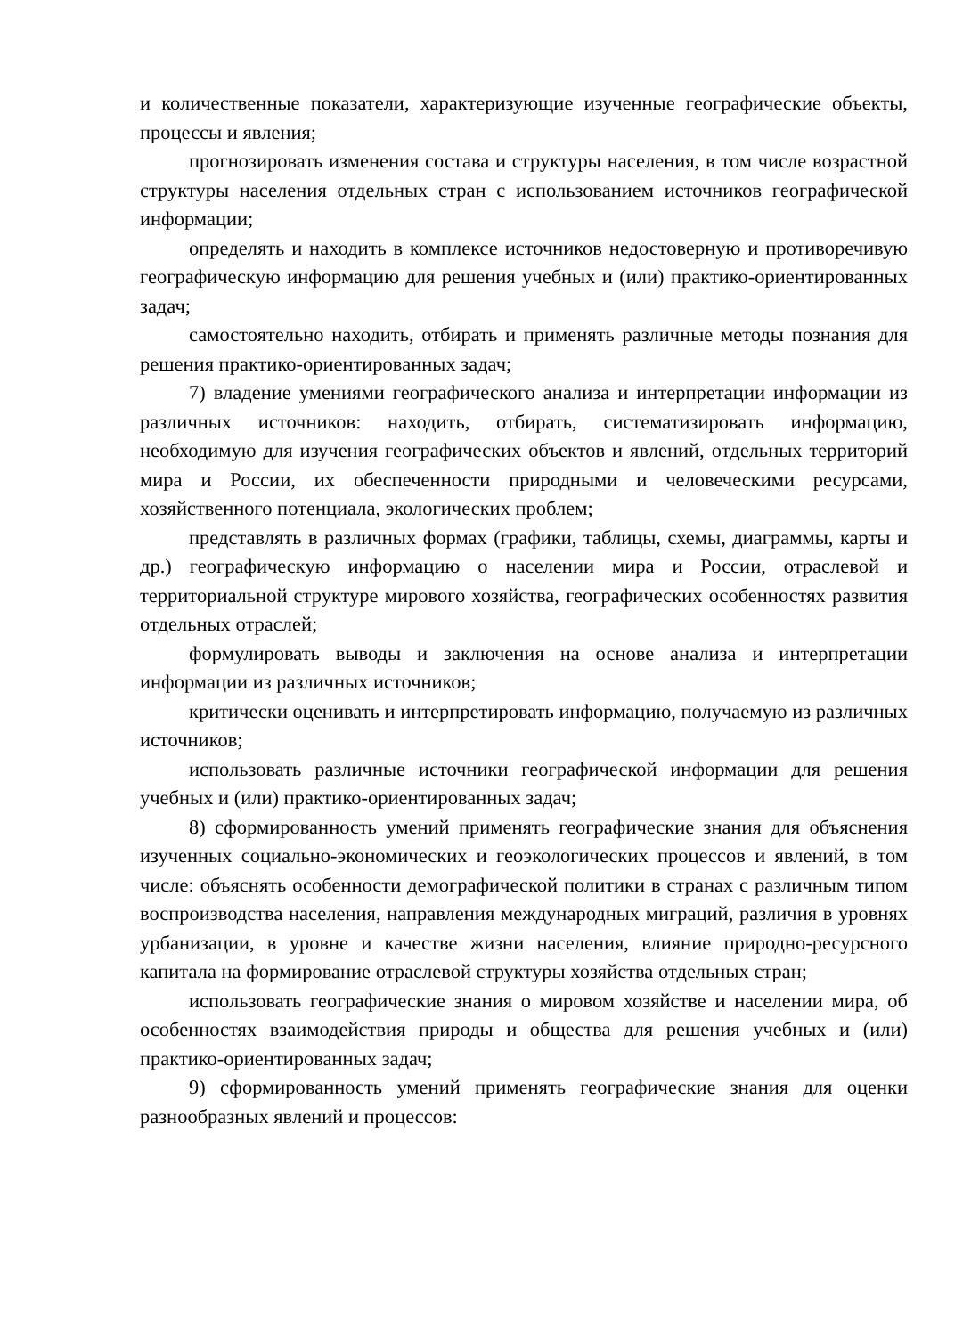и количественные показатели, характеризующие изученные географические объекты, процессы и явления;
прогнозировать изменения состава и структуры населения, в том числе возрастной структуры населения отдельных стран с использованием источников географической информации;
определять и находить в комплексе источников недостоверную и противоречивую географическую информацию для решения учебных и (или) практико-ориентированных задач;
самостоятельно находить, отбирать и применять различные методы познания для решения практико-ориентированных задач;
7) владение умениями географического анализа и интерпретации информации из различных источников: находить, отбирать, систематизировать информацию, необходимую для изучения географических объектов и явлений, отдельных территорий мира и России, их обеспеченности природными и человеческими ресурсами, хозяйственного потенциала, экологических проблем;
представлять в различных формах (графики, таблицы, схемы, диаграммы, карты и др.) географическую информацию о населении мира и России, отраслевой и территориальной структуре мирового хозяйства, географических особенностях развития отдельных отраслей;
формулировать выводы и заключения на основе анализа и интерпретации информации из различных источников;
критически оценивать и интерпретировать информацию, получаемую из различных источников;
использовать различные источники географической информации для решения учебных и (или) практико-ориентированных задач;
8) сформированность умений применять географические знания для объяснения изученных социально-экономических и геоэкологических процессов и явлений, в том числе: объяснять особенности демографической политики в странах с различным типом воспроизводства населения, направления международных миграций, различия в уровнях урбанизации, в уровне и качестве жизни населения, влияние природно-ресурсного капитала на формирование отраслевой структуры хозяйства отдельных стран;
использовать географические знания о мировом хозяйстве и населении мира, об особенностях взаимодействия природы и общества для решения учебных и (или) практико-ориентированных задач;
9) сформированность умений применять географические знания для оценки разнообразных явлений и процессов: